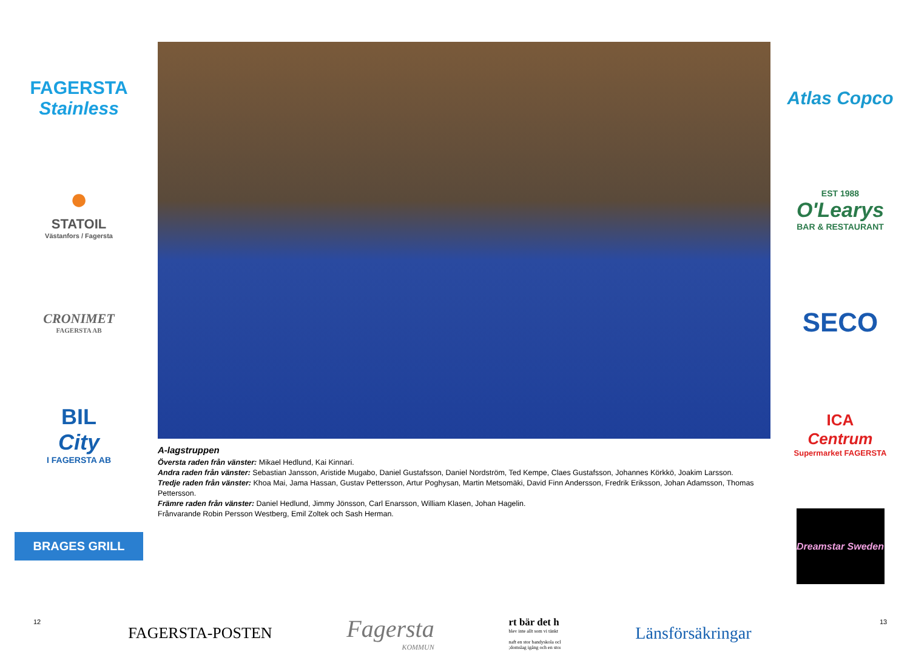FAGERSTA
Stainless
●
STATOIL
Västanfors / Fagersta
CRONIMET
FAGERSTA AB
BIL
City
I FAGERSTA AB
BRAGES GRILL
A-lagstruppen
Översta raden från vänster: Mikael Hedlund, Kai Kinnari.
Andra raden från vänster: Sebastian Jansson, Aristide Mugabo, Daniel Gustafsson, Daniel Nordström, Ted Kempe, Claes Gustafsson, Johannes Körkkö, Joakim Larsson.
Tredje raden från vänster: Khoa Mai, Jama Hassan, Gustav Pettersson, Artur Poghysan, Martin Metsomäki, David Finn Andersson, Fredrik Eriksson, Johan Adamsson, Thomas Pettersson.
Främre raden från vänster: Daniel Hedlund, Jimmy Jönsson, Carl Enarsson, William Klasen, Johan Hagelin.
Frånvarande Robin Persson Westberg, Emil Zoltek och Sash Herman.
Atlas Copco
EST 1988
O'Learys
BAR & RESTAURANT
SECO
ICA
Centrum
Supermarket FAGERSTA
Dreamstar Sweden
FAGERSTA-POSTEN
Fagersta
KOMMUN
rt bär det h
blev inte allt som vi tänkt
naft en stor bandyskola ocl
;domslag igång och en stoı
Länsförsäkringar
12 13